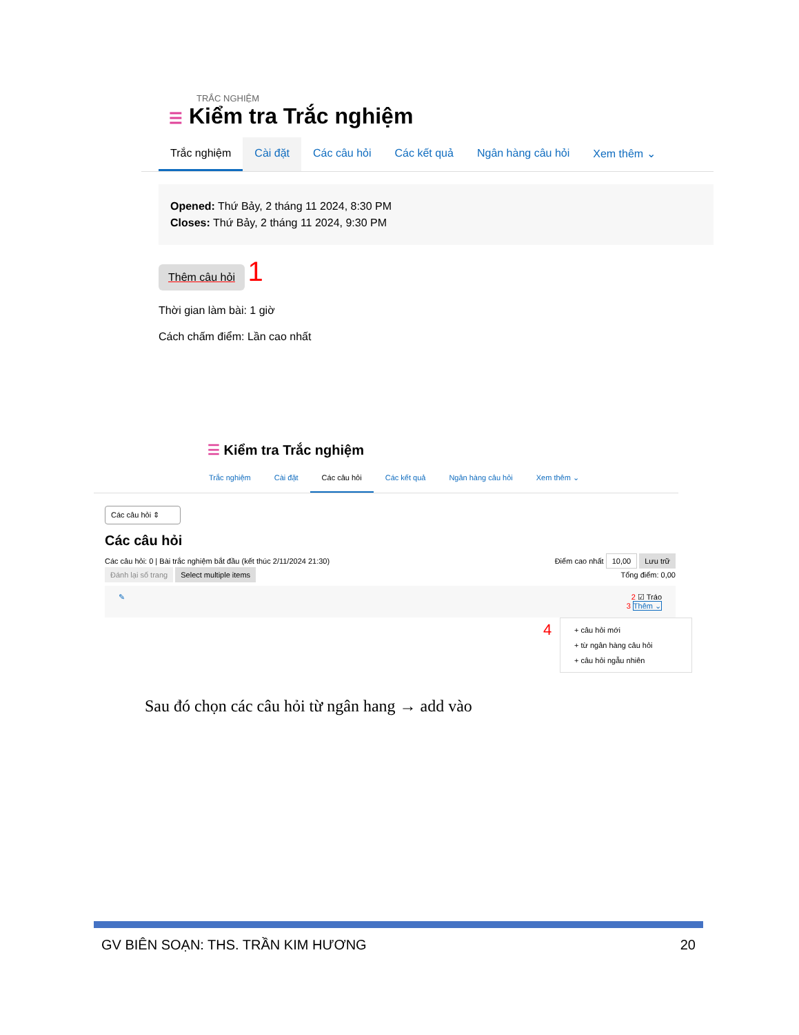TRẮC NGHIỆM
☰ Kiểm tra Trắc nghiệm
Trắc nghiệm Cài đặt Các câu hỏi Các kết quả Ngân hàng câu hỏi Xem thêm ⌄
Opened: Thứ Bảy, 2 tháng 11 2024, 8:30 PM
Closes: Thứ Bảy, 2 tháng 11 2024, 9:30 PM
Thêm câu hỏi
1
Thời gian làm bài: 1 giờ
Cách chấm điểm: Lần cao nhất
☰ Kiểm tra Trắc nghiệm
Trắc nghiệm Cài đặt Các câu hỏi Các kết quả Ngân hàng câu hỏi Xem thêm ⌄
Các câu hỏi ⇕
Các câu hỏi
Các câu hỏi: 0 | Bài trắc nghiệm bắt đầu (kết thúc 2/11/2024 21:30) Điểm cao nhất 10,00 Lưu trữ
Đánh lại số trang Select multiple items Tổng điểm: 0,00
✎ 2 ☑ Tráo
3 Thêm ⌄
4 + câu hỏi mới
+ từ ngân hàng câu hỏi
+ câu hỏi ngẫu nhiên
Sau đó chọn các câu hỏi từ ngân hang → add vào
GV BIÊN SOẠN: THS. TRẦN KIM HƯƠNG 20